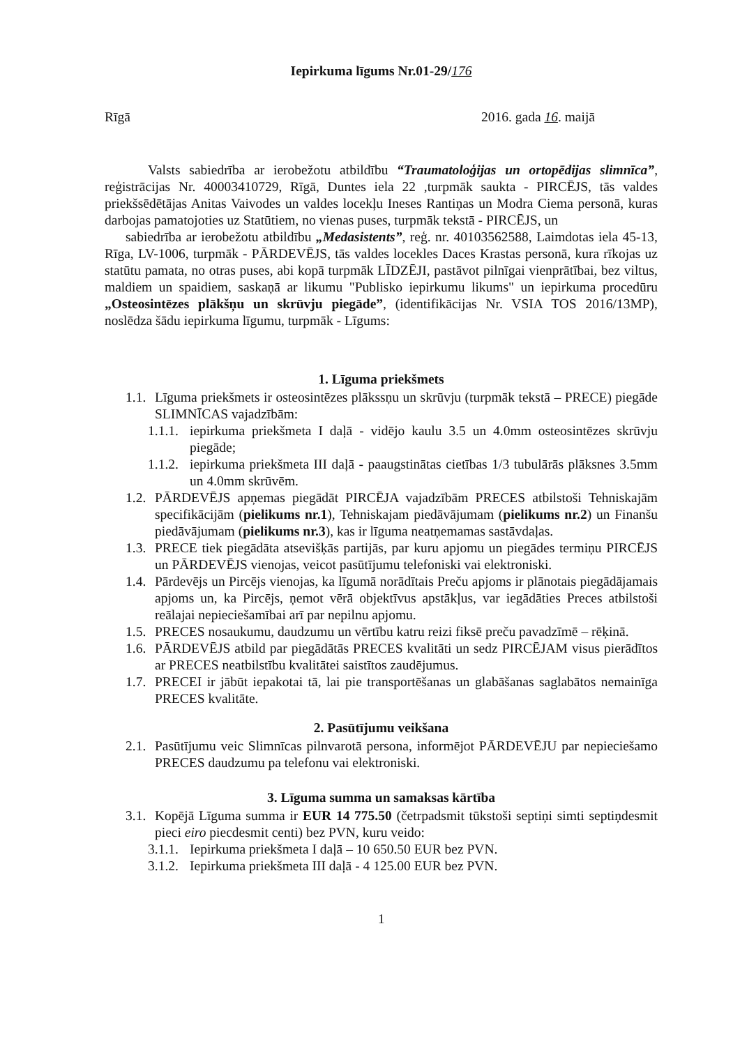Iepirkuma līgums Nr.01-29/176
Rīgā 2016. gada 16. maijā
Valsts sabiedrība ar ierobežotu atbildību “Traumatoloģijas un ortopēdijas slimnīca”, reģistrācijas Nr. 40003410729, Rīgā, Duntes iela 22 ,turpmāk saukta - PIRCĒJS, tās valdes priekšsēdētājas Anitas Vaivodes un valdes locekļu Ineses Rantiņas un Modra Ciema personā, kuras darbojas pamatojoties uz Statūtiem, no vienas puses, turpmāk tekstā - PIRCĒJS, un
sabiedrība ar ierobežotu atbildību „Medasistents”, reģ. nr. 40103562588, Laimdotas iela 45-13, Rīga, LV-1006, turpmāk - PĀRDEVĒJS, tās valdes locekles Daces Krastas personā, kura rīkojas uz statūtu pamata, no otras puses, abi kopā turpmāk LĪDZĒJI, pastāvot pilnīgai vienprātībai, bez viltus, maldiem un spaidiem, saskaņā ar likumu "Publisko iepirkumu likums" un iepirkuma procedūru „Osteosintēzes plākšņu un skrūvju piegāde”, (identifikācijas Nr. VSIA TOS 2016/13MP), noslēdza šādu iepirkuma līgumu, turpmāk - Līgums:
1. Līguma priekšmets
1.1. Līguma priekšmets ir osteosintēzes plākssņu un skrūvju (turpmāk tekstā – PRECE) piegāde SLIMNĪCAS vajadzībām:
1.1.1. iepirkuma priekšmeta I daļā - vidējo kaulu 3.5 un 4.0mm osteosintēzes skrūvju piegāde;
1.1.2. iepirkuma priekšmeta III daļā - paaugstinātas cietības 1/3 tubulārās plāksnes 3.5mm un 4.0mm skrūvēm.
1.2. PĀRDEVĒJS apņemas piegādāt PIRCĒJA vajadzībām PRECES atbilstoši Tehniskajām specifikācijām (pielikums nr.1), Tehniskajam piedāvājumam (pielikums nr.2) un Finanšu piedāvājumam (pielikums nr.3), kas ir līguma neatņemamas sastāvdaļas.
1.3. PRECE tiek piegādāta atsevišķās partijās, par kuru apjomu un piegādes termiņu PIRCĒJS un PĀRDEVĒJS vienojas, veicot pasūtījumu telefoniski vai elektroniski.
1.4. Pārdevējs un Pircējs vienojas, ka līgumā norādītais Preču apjoms ir plānotais piegādājamais apjoms un, ka Pircējs, ņemot vērā objektīvus apstākļus, var iegādāties Preces atbilstoši reālajai nepieciešamībai arī par nepilnu apjomu.
1.5. PRECES nosaukumu, daudzumu un vērtību katru reizi fiksē preču pavadzīmē – rēķinā.
1.6. PĀRDEVĒJS atbild par piegādātās PRECES kvalitāti un sedz PIRCĒJAM visus pierādītos ar PRECES neatbilstību kvalitātei saistītos zaudējumus.
1.7. PRECEI ir jābūt iepakotai tā, lai pie transportēšanas un glabāšanas saglabātos nemainīga PRECES kvalitāte.
2. Pasūtījumu veikšana
2.1. Pasūtījumu veic Slimnīcas pilnvarotā persona, informējot PĀRDEVĒJU par nepieciešamo PRECES daudzumu pa telefonu vai elektroniski.
3. Līguma summa un samaksas kārtība
3.1. Kopējā Līguma summa ir EUR 14 775.50 (četrpadsmit tūkstoši septiņi simti septiņdesmit pieci eiro piecdesmit centi) bez PVN, kuru veido:
3.1.1. Iepirkuma priekšmeta I daļā – 10 650.50 EUR bez PVN.
3.1.2. Iepirkuma priekšmeta III daļā - 4 125.00 EUR bez PVN.
1